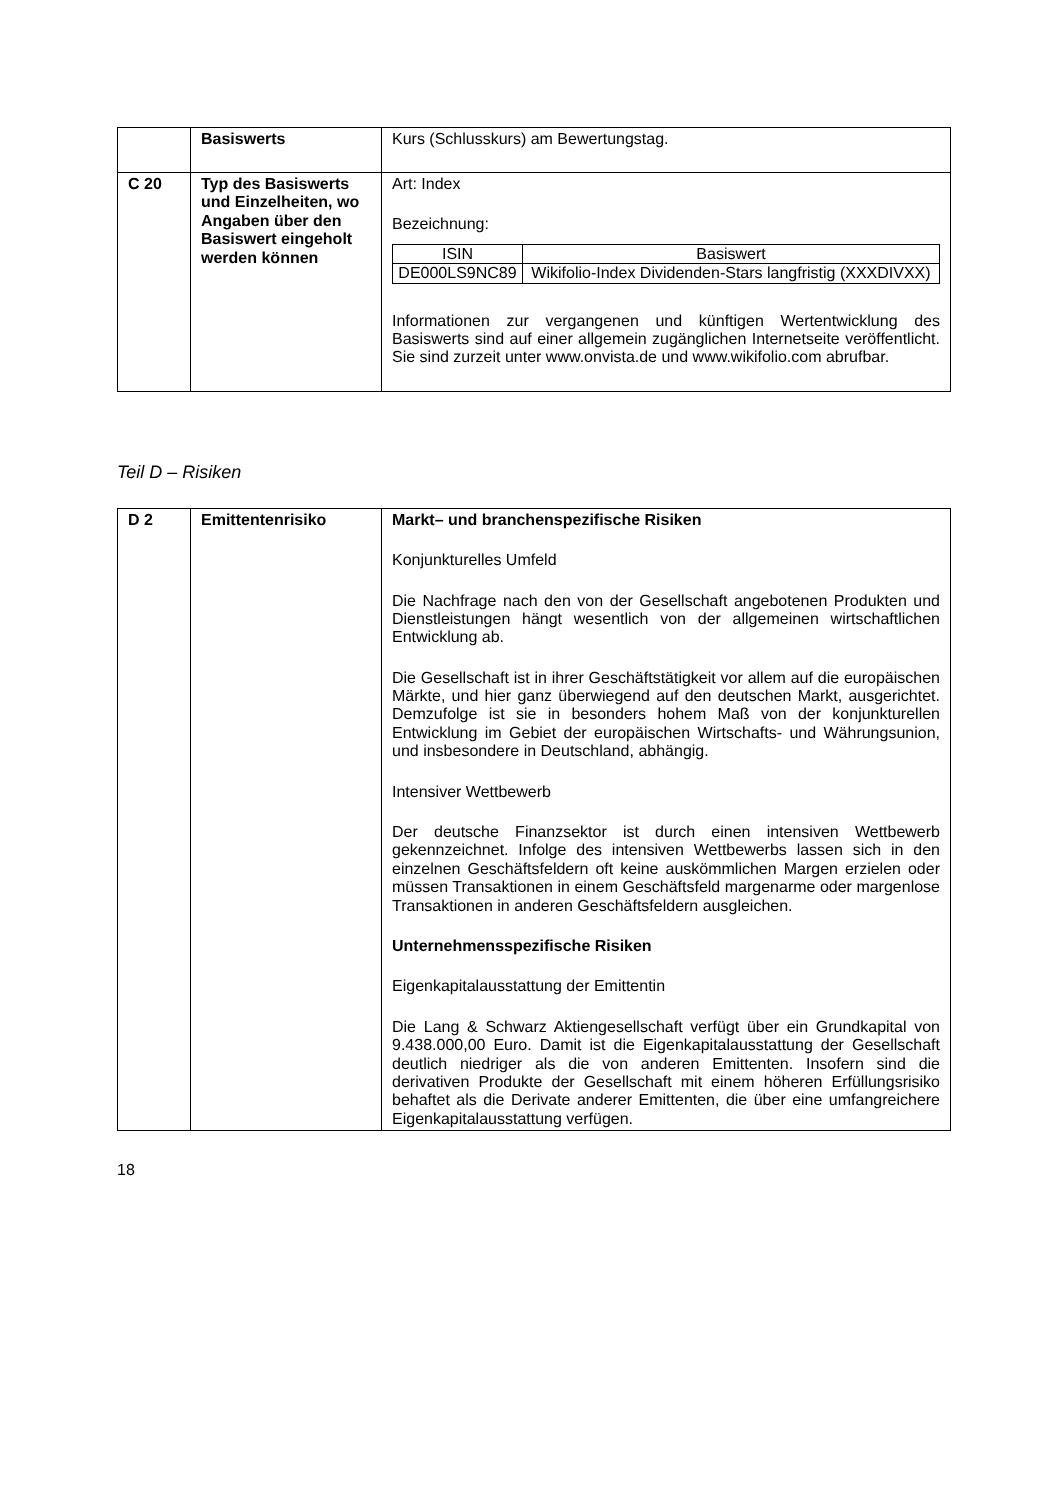| | Basiswerts | Kurs (Schlusskurs) am Bewertungstag. |
| C 20 | Typ des Basiswerts und Einzelheiten, wo Angaben über den Basiswert eingeholt werden können | Art: Index Bezeichnung: / ISIN / Basiswert / / --- / --- / / DE000LS9NC89 / Wikifolio-Index Dividenden-Stars langfristig (XXXDIVXX) / Informationen zur vergangenen und künftigen Wertentwicklung des Basiswerts sind auf einer allgemein zugänglichen Internetseite veröffentlicht. Sie sind zurzeit unter www.onvista.de und www.wikifolio.com abrufbar. |
Teil D – Risiken
| D 2 | Emittentenrisiko | Markt– und branchenspezifische Risiken Konjunkturelles Umfeld Die Nachfrage nach den von der Gesellschaft angebotenen Produkten und Dienstleistungen hängt wesentlich von der allgemeinen wirtschaftlichen Entwicklung ab. Die Gesellschaft ist in ihrer Geschäftstätigkeit vor allem auf die europäischen Märkte, und hier ganz überwiegend auf den deutschen Markt, ausgerichtet. Demzufolge ist sie in besonders hohem Maß von der konjunkturellen Entwicklung im Gebiet der europäischen Wirtschafts- und Währungsunion, und insbesondere in Deutschland, abhängig. Intensiver Wettbewerb Der deutsche Finanzsektor ist durch einen intensiven Wettbewerb gekennzeichnet. Infolge des intensiven Wettbewerbs lassen sich in den einzelnen Geschäftsfeldern oft keine auskömmlichen Margen erzielen oder müssen Transaktionen in einem Geschäftsfeld margenarme oder margenlose Transaktionen in anderen Geschäftsfeldern ausgleichen. Unternehmensspezifische Risiken Eigenkapitalausstattung der Emittentin Die Lang & Schwarz Aktiengesellschaft verfügt über ein Grundkapital von 9.438.000,00 Euro. Damit ist die Eigenkapitalausstattung der Gesellschaft deutlich niedriger als die von anderen Emittenten. Insofern sind die derivativen Produkte der Gesellschaft mit einem höheren Erfüllungsrisiko behaftet als die Derivate anderer Emittenten, die über eine umfangreichere Eigenkapitalausstattung verfügen. |
18